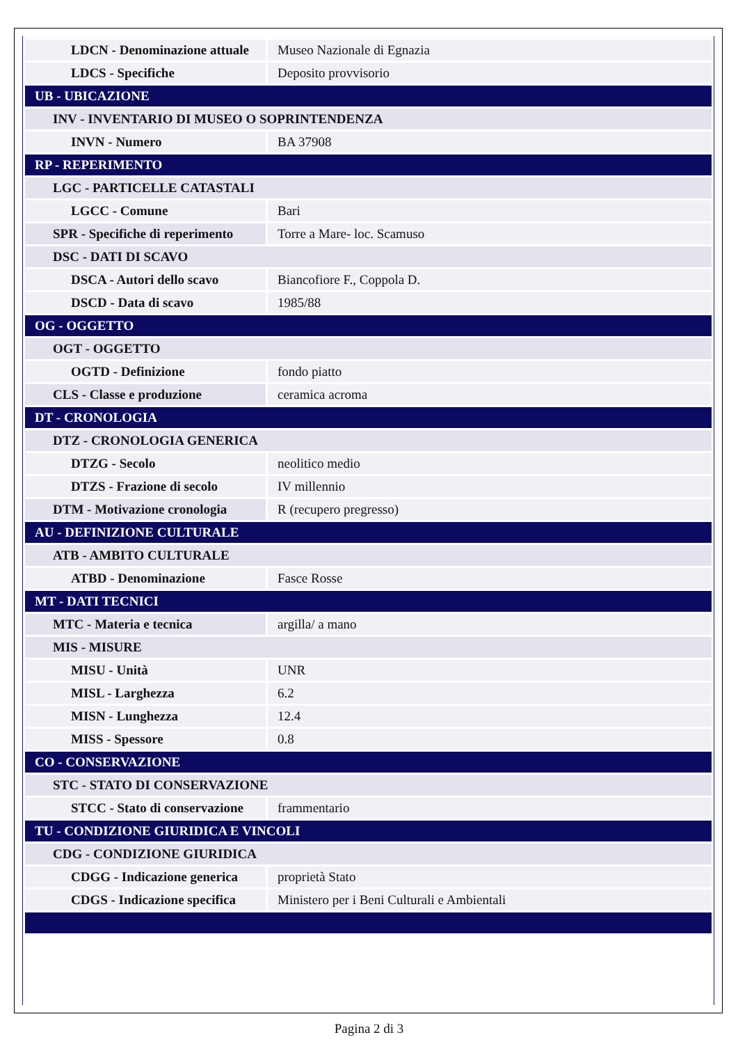| LDCN - Denominazione attuale | Museo Nazionale di Egnazia |
| LDCS - Specifiche | Deposito provvisorio |
| UB - UBICAZIONE | |
| INV - INVENTARIO DI MUSEO O SOPRINTENDENZA | |
| INVN - Numero | BA 37908 |
| RP - REPERIMENTO | |
| LGC - PARTICELLE CATASTALI | |
| LGCC - Comune | Bari |
| SPR - Specifiche di reperimento | Torre a Mare- loc. Scamuso |
| DSC - DATI DI SCAVO | |
| DSCA - Autori dello scavo | Biancofiore F., Coppola D. |
| DSCD - Data di scavo | 1985/88 |
| OG - OGGETTO | |
| OGT - OGGETTO | |
| OGTD - Definizione | fondo piatto |
| CLS - Classe e produzione | ceramica acroma |
| DT - CRONOLOGIA | |
| DTZ - CRONOLOGIA GENERICA | |
| DTZG - Secolo | neolitico medio |
| DTZS - Frazione di secolo | IV millennio |
| DTM - Motivazione cronologia | R (recupero pregresso) |
| AU - DEFINIZIONE CULTURALE | |
| ATB - AMBITO CULTURALE | |
| ATBD - Denominazione | Fasce Rosse |
| MT - DATI TECNICI | |
| MTC - Materia e tecnica | argilla/ a mano |
| MIS - MISURE | |
| MISU - Unità | UNR |
| MISL - Larghezza | 6.2 |
| MISN - Lunghezza | 12.4 |
| MISS - Spessore | 0.8 |
| CO - CONSERVAZIONE | |
| STC - STATO DI CONSERVAZIONE | |
| STCC - Stato di conservazione | frammentario |
| TU - CONDIZIONE GIURIDICA E VINCOLI | |
| CDG - CONDIZIONE GIURIDICA | |
| CDGG - Indicazione generica | proprietà Stato |
| CDGS - Indicazione specifica | Ministero per i Beni Culturali e Ambientali |
Pagina 2 di 3